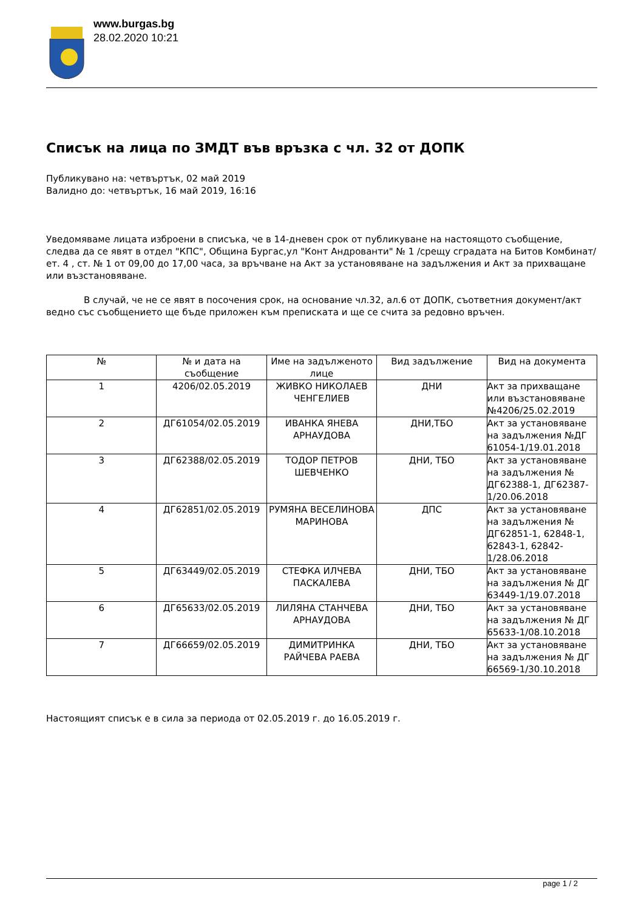www.burgas.bg
28.02.2020 10:21
Списък на лица по ЗМДТ във връзка с чл. 32 от ДОПК
Публикувано на: четвъртък, 02 май 2019
Валидно до: четвъртък, 16 май 2019, 16:16
Уведомяваме лицата изброени в списъка, че в 14-дневен срок от публикуване на настоящото съобщение, следва да се явят в отдел "КПС", Община Бургас,ул "Конт Андрованти" № 1 /срещу сградата на Битов Комбинат/ ет. 4 , ст. № 1 от 09,00 до 17,00 часа, за връчване на Акт за установяване на задължения и Акт за прихващане или възстановяване.
В случай, че не се явят в посочения срок, на основание чл.32, ал.6 от ДОПК, съответния документ/акт ведно със съобщението ще бъде приложен към преписката и ще се счита за редовно връчен.
| № | № и дата на съобщение | Име на задълженото лице | Вид задължение | Вид на документа |
| --- | --- | --- | --- | --- |
| 1 | 4206/02.05.2019 | ЖИВКО НИКОЛАЕВ ЧЕНГЕЛИЕВ | ДНИ | Акт за прихващане или възстановяване №4206/25.02.2019 |
| 2 | ДГ61054/02.05.2019 | ИВАНКА ЯНЕВА АРНАУДОВА | ДНИ,ТБО | Акт за установяване на задължения №ДГ 61054-1/19.01.2018 |
| 3 | ДГ62388/02.05.2019 | ТОДОР ПЕТРОВ ШЕВЧЕНКО | ДНИ, ТБО | Акт за установяване на задължения № ДГ62388-1, ДГ62387-1/20.06.2018 |
| 4 | ДГ62851/02.05.2019 | РУМЯНА ВЕСЕЛИНОВА МАРИНОВА | ДПС | Акт за установяване на задължения № ДГ62851-1, 62848-1, 62843-1, 62842-1/28.06.2018 |
| 5 | ДГ63449/02.05.2019 | СТЕФКА ИЛЧЕВА ПАСКАЛЕВА | ДНИ, ТБО | Акт за установяване на задължения № ДГ 63449-1/19.07.2018 |
| 6 | ДГ65633/02.05.2019 | ЛИЛЯНА СТАНЧЕВА АРНАУДОВА | ДНИ, ТБО | Акт за установяване на задължения № ДГ 65633-1/08.10.2018 |
| 7 | ДГ66659/02.05.2019 | ДИМИТРИНКА РАЙЧЕВА РАЕВА | ДНИ, ТБО | Акт за установяване на задължения № ДГ 66569-1/30.10.2018 |
Настоящият списък е в сила за периода от 02.05.2019 г. до 16.05.2019 г.
page 1 / 2